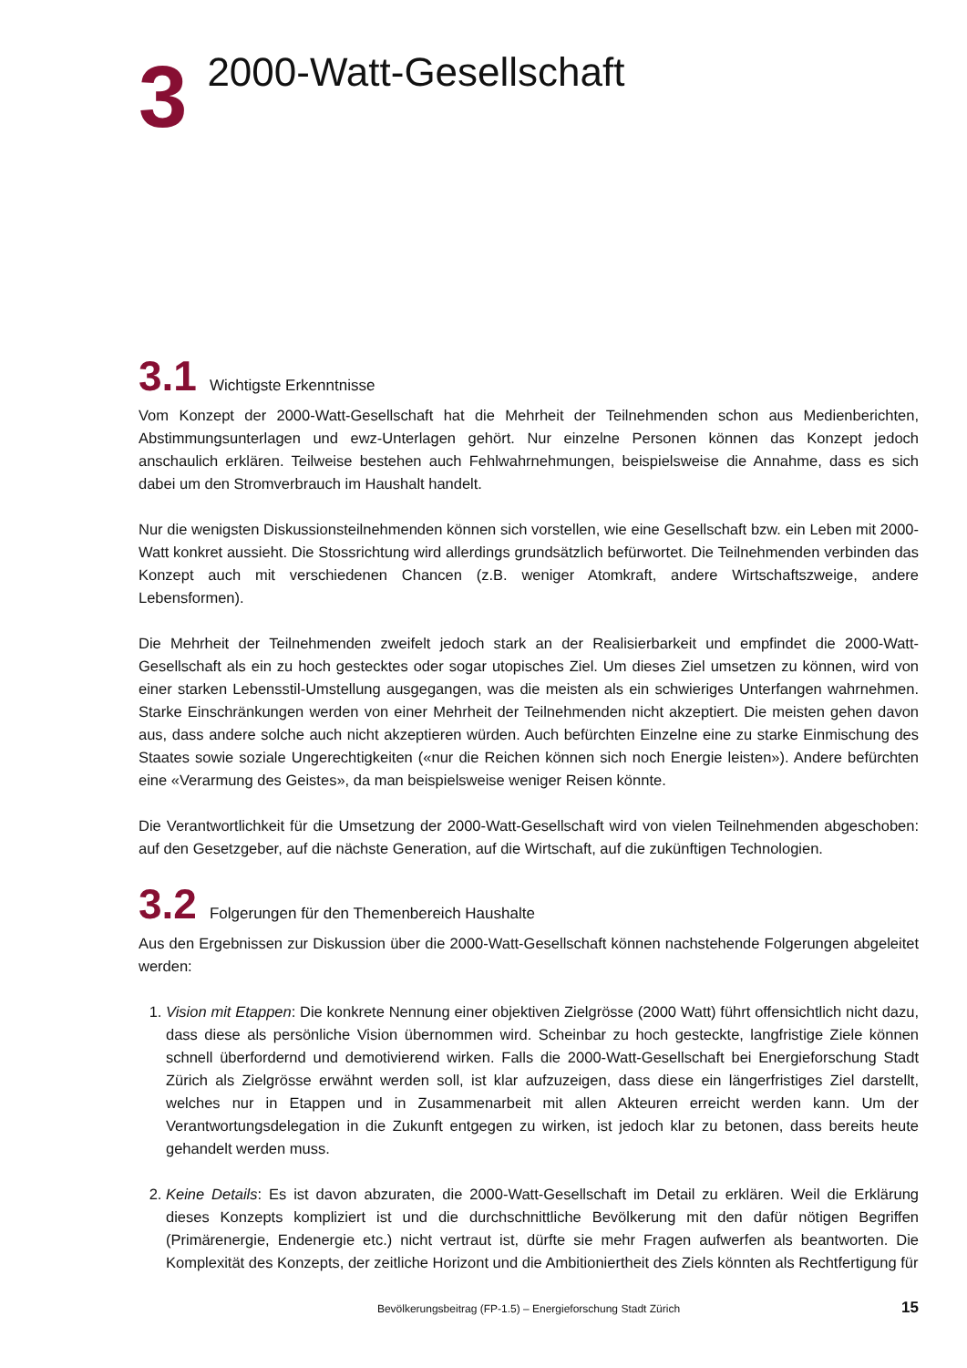3 2000-Watt-Gesellschaft
3.1 Wichtigste Erkenntnisse
Vom Konzept der 2000-Watt-Gesellschaft hat die Mehrheit der Teilnehmenden schon aus Medienberichten, Abstimmungsunterlagen und ewz-Unterlagen gehört. Nur einzelne Personen können das Konzept jedoch anschaulich erklären. Teilweise bestehen auch Fehlwahrnehmungen, beispielsweise die Annahme, dass es sich dabei um den Stromverbrauch im Haushalt handelt.
Nur die wenigsten Diskussionsteilnehmenden können sich vorstellen, wie eine Gesellschaft bzw. ein Leben mit 2000-Watt konkret aussieht. Die Stossrichtung wird allerdings grundsätzlich befürwortet. Die Teilnehmenden verbinden das Konzept auch mit verschiedenen Chancen (z.B. weniger Atomkraft, andere Wirtschaftszweige, andere Lebensformen).
Die Mehrheit der Teilnehmenden zweifelt jedoch stark an der Realisierbarkeit und empfindet die 2000-Watt-Gesellschaft als ein zu hoch gestecktes oder sogar utopisches Ziel. Um dieses Ziel umsetzen zu können, wird von einer starken Lebensstil-Umstellung ausgegangen, was die meisten als ein schwieriges Unterfangen wahrnehmen. Starke Einschränkungen werden von einer Mehrheit der Teilnehmenden nicht akzeptiert. Die meisten gehen davon aus, dass andere solche auch nicht akzeptieren würden. Auch befürchten Einzelne eine zu starke Einmischung des Staates sowie soziale Ungerechtigkeiten («nur die Reichen können sich noch Energie leisten»). Andere befürchten eine «Verarmung des Geistes», da man beispielsweise weniger Reisen könnte.
Die Verantwortlichkeit für die Umsetzung der 2000-Watt-Gesellschaft wird von vielen Teilnehmenden abgeschoben: auf den Gesetzgeber, auf die nächste Generation, auf die Wirtschaft, auf die zukünftigen Technologien.
3.2 Folgerungen für den Themenbereich Haushalte
Aus den Ergebnissen zur Diskussion über die 2000-Watt-Gesellschaft können nachstehende Folgerungen abgeleitet werden:
1. Vision mit Etappen: Die konkrete Nennung einer objektiven Zielgrösse (2000 Watt) führt offensichtlich nicht dazu, dass diese als persönliche Vision übernommen wird. Scheinbar zu hoch gesteckte, langfristige Ziele können schnell überfordernd und demotivierend wirken. Falls die 2000-Watt-Gesellschaft bei Energieforschung Stadt Zürich als Zielgrösse erwähnt werden soll, ist klar aufzuzeigen, dass diese ein längerfristiges Ziel darstellt, welches nur in Etappen und in Zusammenarbeit mit allen Akteuren erreicht werden kann. Um der Verantwortungsdelegation in die Zukunft entgegen zu wirken, ist jedoch klar zu betonen, dass bereits heute gehandelt werden muss.
2. Keine Details: Es ist davon abzuraten, die 2000-Watt-Gesellschaft im Detail zu erklären. Weil die Erklärung dieses Konzepts kompliziert ist und die durchschnittliche Bevölkerung mit den dafür nötigen Begriffen (Primärenergie, Endenergie etc.) nicht vertraut ist, dürfte sie mehr Fragen aufwerfen als beantworten. Die Komplexität des Konzepts, der zeitliche Horizont und die Ambitioniertheit des Ziels könnten als Rechtfertigung für
Bevölkerungsbeitrag (FP-1.5) – Energieforschung Stadt Zürich
15